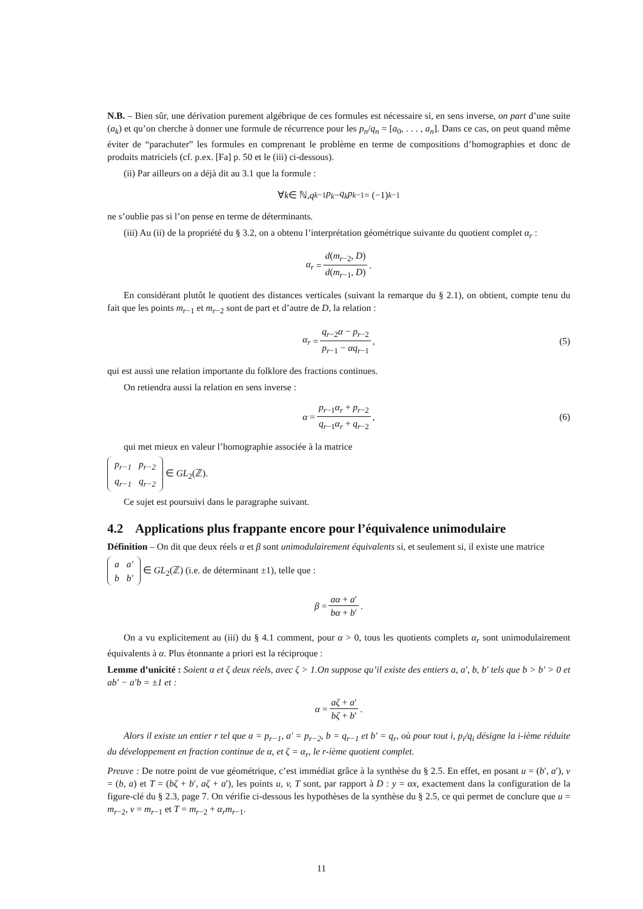N.B. – Bien sûr, une dérivation purement algébrique de ces formules est nécessaire si, en sens inverse, on part d’une suite (a<sub>k</sub>) et qu’on cherche à donner une formule de récurrence pour les p<sub>n</sub>/q<sub>n</sub> = [a<sub>0</sub>, . . . , a<sub>n</sub>]. Dans ce cas, on peut quand même éviter de “parachuter” les formules en comprenant le problème en terme de compositions d’homographies et donc de produits matriciels (cf. p.ex. [Fa] p. 50 et le (iii) ci-dessous).
(ii) Par ailleurs on a déjà dit au 3.1 que la formule :
∀ k ∈ ℕ, q<sub>k−1</sub> p<sub>k</sub> − q<sub>k</sub>p<sub>k−1</sub> = (−1)<sup>k−1</sup>
ne s’oublie pas si l’on pense en terme de déterminants.
(iii) Au (ii) de la propriété du § 3.2, on a obtenu l’interprétation géométrique suivante du quotient complet α<sub>r</sub> :
α<sub>r</sub> = d(m<sub>r−2</sub>, D) d(m<sub>r−1</sub>, D).
En considérant plutôt le quotient des distances verticales (suivant la remarque du § 2.1), on obtient, compte tenu du fait que les points m<sub>r−1</sub> et m<sub>r−2</sub> sont de part et d’autre de D, la relation :
α<sub>r</sub> = q<sub>r−2</sub>α − p<sub>r−2</sub> p<sub>r−1</sub> − αq<sub>r−1</sub>, (5)
qui est aussi une relation importante du folklore des fractions continues.
On retiendra aussi la relation en sens inverse :
α = p<sub>r−1</sub>α<sub>r</sub> + p<sub>r−2</sub> q<sub>r−1</sub>α<sub>r</sub> + q<sub>r−2</sub>, (6)
qui met mieux en valeur l’homographie associée à la matrice
| p<sub>r−1</sub> | p<sub>r−2</sub> |
| q<sub>r−1</sub> | q<sub>r−2</sub> |
∈ GL<sub>2</sub>(ℤ).
Ce sujet est poursuivi dans le paragraphe suivant.
4.2 Applications plus frappante encore pour l’équivalence unimodulaire
Définition – On dit que deux réels α et β sont unimodulairement équivalents si, et seulement si, il existe une matrice
| a | a′ |
| b | b′ |
∈ GL<sub>2</sub>(ℤ) (i.e. de déterminant ±1), telle que :
β = aα + a′ bα + b′.
On a vu explicitement au (iii) du § 4.1 comment, pour α > 0, tous les quotients complets α<sub>r</sub> sont unimodulairement équivalents à α. Plus étonnante a priori est la réciproque :
Lemme d’unicité : Soient α et ζ deux réels, avec ζ > 1.On suppose qu’il existe des entiers a, a′, b, b′ tels que b > b′ > 0 et ab′ − a′b = ±1 et :
α = aζ + a′ bζ + b′.
Alors il existe un entier r tel que a = p<sub>r−1</sub>, a′ = p<sub>r−2</sub>, b = q<sub>r−1</sub> et b′ = q<sub>r</sub>, où pour tout i, p<sub>i</sub>/q<sub>i</sub> désigne la i-ième réduite du développement en fraction continue de α, et ζ = α<sub>r</sub>, le r-ième quotient complet.
Preuve : De notre point de vue géométrique, c’est immédiat grâce à la synthèse du § 2.5. En effet, en posant u = (b′, a′), v = (b, a) et T = (bζ + b′, aζ + a′), les points u, v, T sont, par rapport à D : y = αx, exactement dans la configuration de la figure-clé du § 2.3, page 7. On vérifie ci-dessous les hypothèses de la synthèse du § 2.5, ce qui permet de conclure que u = m<sub>r−2</sub>, v = m<sub>r−1</sub> et T = m<sub>r−2</sub> + α<sub>r</sub>m<sub>r−1</sub>.
11